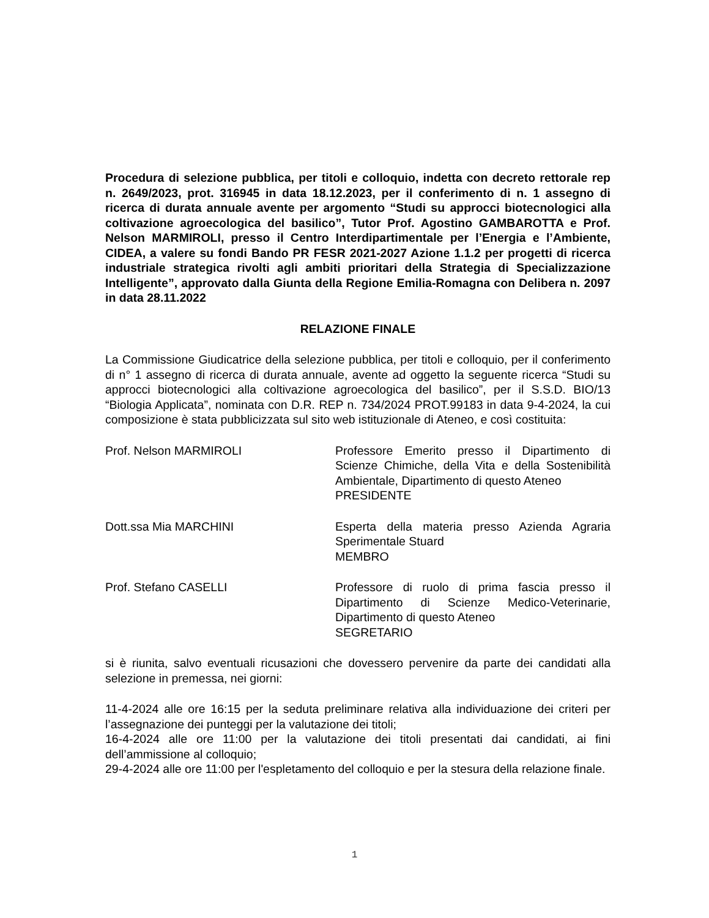Procedura di selezione pubblica, per titoli e colloquio, indetta con decreto rettorale rep n. 2649/2023, prot. 316945 in data 18.12.2023, per il conferimento di n. 1 assegno di ricerca di durata annuale avente per argomento “Studi su approcci biotecnologici alla coltivazione agroecologica del basilico”, Tutor Prof. Agostino GAMBAROTTA e Prof. Nelson MARMIROLI, presso il Centro Interdipartimentale per l’Energia e l’Ambiente, CIDEA, a valere su fondi Bando PR FESR 2021-2027 Azione 1.1.2 per progetti di ricerca industriale strategica rivolti agli ambiti prioritari della Strategia di Specializzazione Intelligente”, approvato dalla Giunta della Regione Emilia-Romagna con Delibera n. 2097 in data 28.11.2022
RELAZIONE FINALE
La Commissione Giudicatrice della selezione pubblica, per titoli e colloquio, per il conferimento di n° 1 assegno di ricerca di durata annuale, avente ad oggetto la seguente ricerca “Studi su approcci biotecnologici alla coltivazione agroecologica del basilico”, per il S.S.D. BIO/13 “Biologia Applicata”, nominata con D.R. REP n. 734/2024 PROT.99183 in data 9-4-2024, la cui composizione è stata pubblicizzata sul sito web istituzionale di Ateneo, e così costituita:
Prof. Nelson MARMIROLI Professore Emerito presso il Dipartimento di Scienze Chimiche, della Vita e della Sostenibilità Ambientale, Dipartimento di questo Ateneo
PRESIDENTE
Dott.ssa Mia MARCHINI Esperta della materia presso Azienda Agraria Sperimentale Stuard
MEMBRO
Prof. Stefano CASELLI Professore di ruolo di prima fascia presso il Dipartimento di Scienze Medico-Veterinarie, Dipartimento di questo Ateneo
SEGRETARIO
si è riunita, salvo eventuali ricusazioni che dovessero pervenire da parte dei candidati alla selezione in premessa, nei giorni:
11-4-2024 alle ore 16:15 per la seduta preliminare relativa alla individuazione dei criteri per l’assegnazione dei punteggi per la valutazione dei titoli;
16-4-2024 alle ore 11:00 per la valutazione dei titoli presentati dai candidati, ai fini dell’ammissione al colloquio;
29-4-2024 alle ore 11:00 per l'espletamento del colloquio e per la stesura della relazione finale.
1